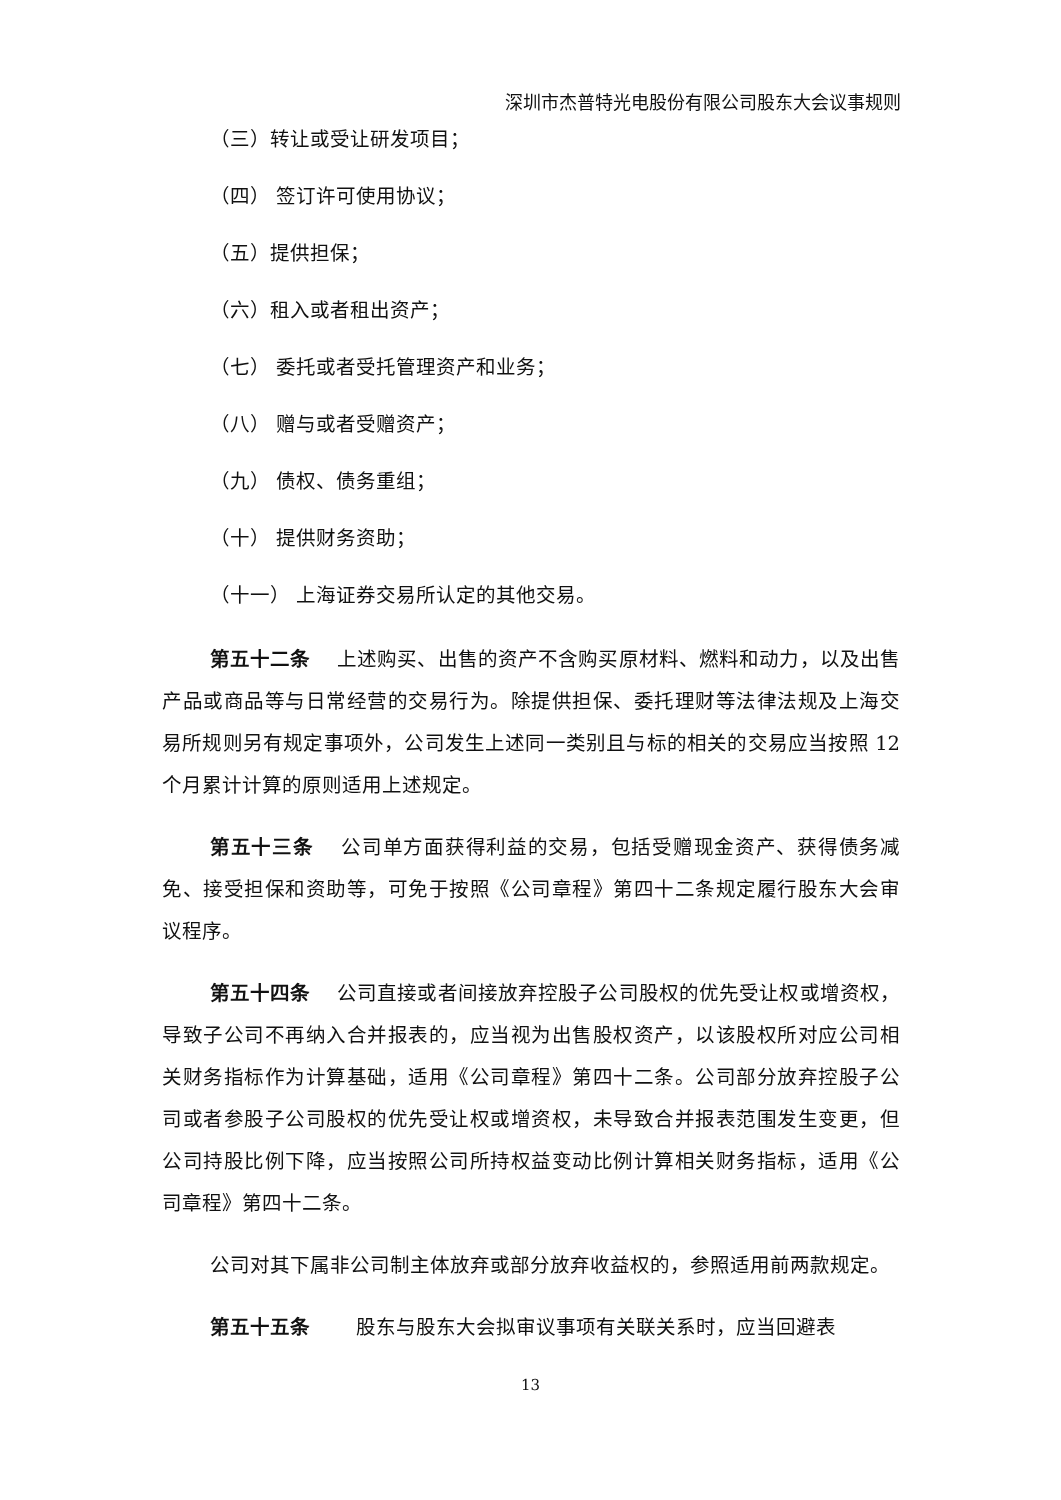深圳市杰普特光电股份有限公司股东大会议事规则
（三）转让或受让研发项目；
（四） 签订许可使用协议；
（五）提供担保；
（六）租入或者租出资产；
（七） 委托或者受托管理资产和业务；
（八） 赠与或者受赠资产；
（九） 债权、债务重组；
（十） 提供财务资助；
（十一） 上海证券交易所认定的其他交易。
第五十二条　 上述购买、出售的资产不含购买原材料、燃料和动力，以及出售产品或商品等与日常经营的交易行为。除提供担保、委托理财等法律法规及上海交易所规则另有规定事项外，公司发生上述同一类别且与标的相关的交易应当按照 12 个月累计计算的原则适用上述规定。
第五十三条　 公司单方面获得利益的交易，包括受赠现金资产、获得债务减免、接受担保和资助等，可免于按照《公司章程》第四十二条规定履行股东大会审议程序。
第五十四条　 公司直接或者间接放弃控股子公司股权的优先受让权或增资权，导致子公司不再纳入合并报表的，应当视为出售股权资产，以该股权所对应公司相关财务指标作为计算基础，适用《公司章程》第四十二条。公司部分放弃控股子公司或者参股子公司股权的优先受让权或增资权，未导致合并报表范围发生变更，但公司持股比例下降，应当按照公司所持权益变动比例计算相关财务指标，适用《公司章程》第四十二条。
公司对其下属非公司制主体放弃或部分放弃收益权的，参照适用前两款规定。
第五十五条　　 股东与股东大会拟审议事项有关联关系时，应当回避表
13